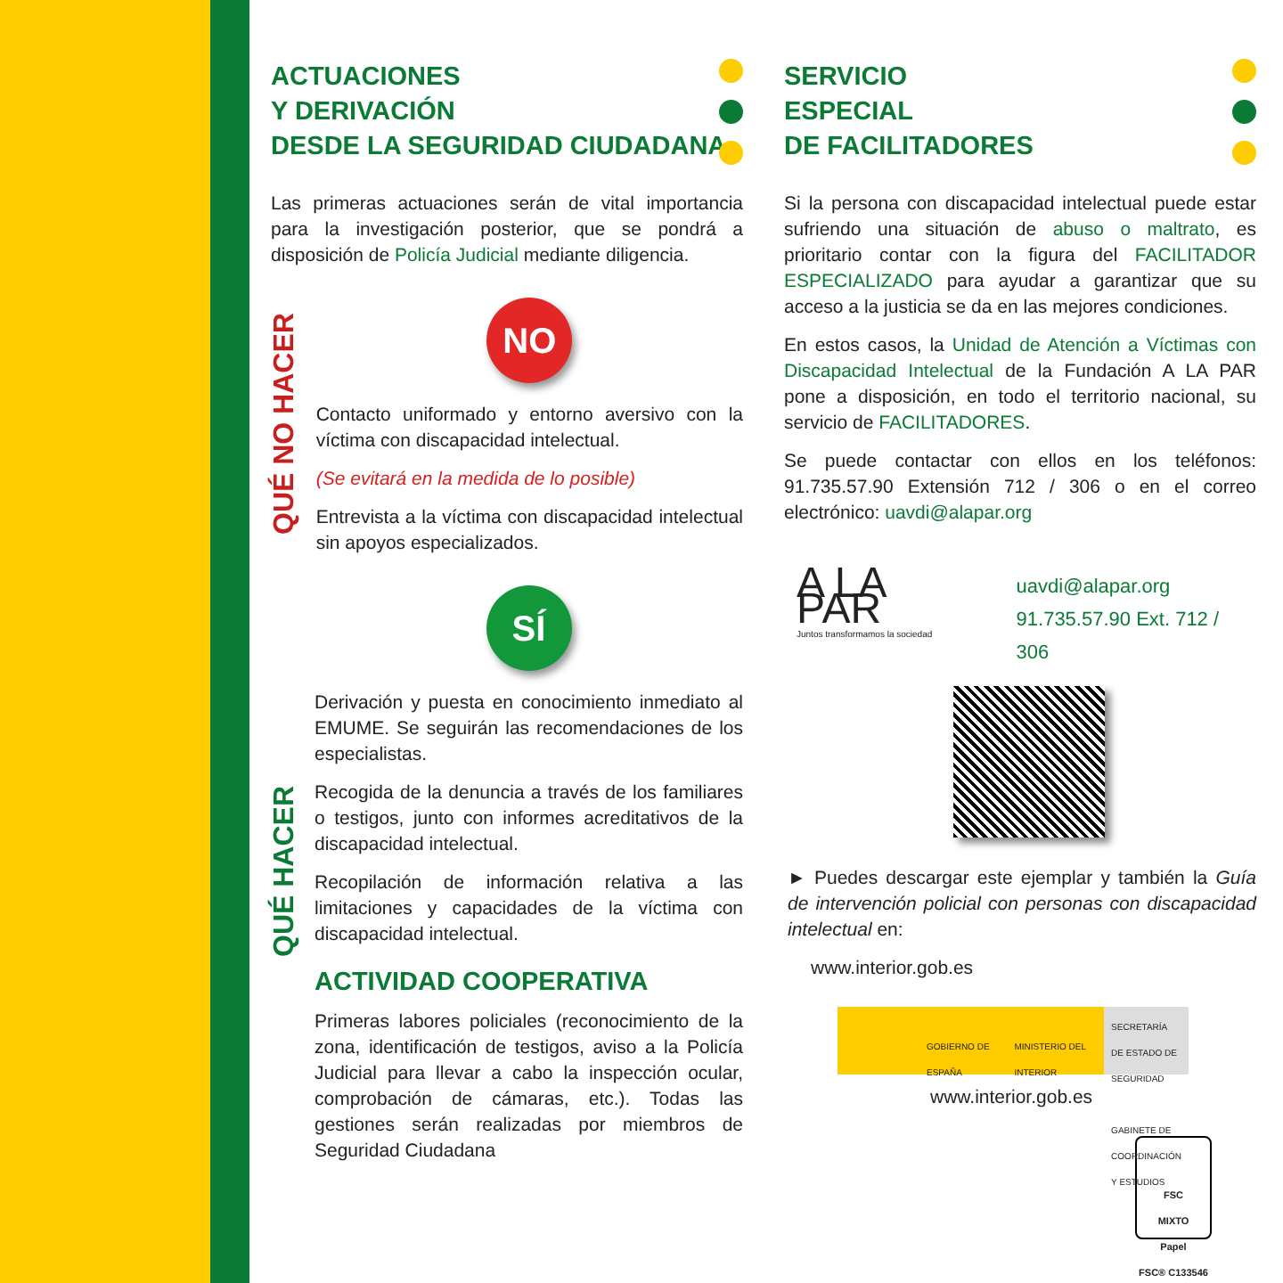ACTUACIONES
Y DERIVACIÓN
DESDE LA SEGURIDAD CIUDADANA
Las primeras actuaciones serán de vital importancia para la investigación posterior, que se pondrá a disposición de Policía Judicial mediante diligencia.
QUÉ NO HACER
NO
Contacto uniformado y entorno aversivo con la víctima con discapacidad intelectual.
(Se evitará en la medida de lo posible)
Entrevista a la víctima con discapacidad intelectual sin apoyos especializados.
QUÉ HACER
SÍ
Derivación y puesta en conocimiento inmediato al EMUME. Se seguirán las recomendaciones de los especialistas.
Recogida de la denuncia a través de los familiares o testigos, junto con informes acreditativos de la discapacidad intelectual.
Recopilación de información relativa a las limitaciones y capacidades de la víctima con discapacidad intelectual.
ACTIVIDAD COOPERATIVA
Primeras labores policiales (reconocimiento de la zona, identificación de testigos, aviso a la Policía Judicial para llevar a cabo la inspección ocular, comprobación de cámaras, etc.). Todas las gestiones serán realizadas por miembros de Seguridad Ciudadana
SERVICIO
ESPECIAL
DE FACILITADORES
Si la persona con discapacidad intelectual puede estar sufriendo una situación de abuso o maltrato, es prioritario contar con la figura del FACILITADOR ESPECIALIZADO para ayudar a garantizar que su acceso a la justicia se da en las mejores condiciones.
En estos casos, la Unidad de Atención a Víctimas con Discapacidad Intelectual de la Fundación A LA PAR pone a disposición, en todo el territorio nacional, su servicio de FACILITADORES.
Se puede contactar con ellos en los teléfonos: 91.735.57.90 Extensión 712 / 306 o en el correo electrónico: uavdi@alapar.org
A LA PAR
Juntos transformamos la sociedad
uavdi@alapar.org
91.735.57.90 Ext. 712 / 306
► Puedes descargar este ejemplar y también la Guía de intervención policial con personas con discapacidad intelectual en:
www.interior.gob.es
GOBIERNO DE ESPAÑA MINISTERIO DEL INTERIOR
SECRETARÍA DE ESTADO DE SEGURIDAD
GABINETE DE COORDINACIÓN Y ESTUDIOS
www.interior.gob.es
FSC
MIXTO
Papel
FSC® C133546